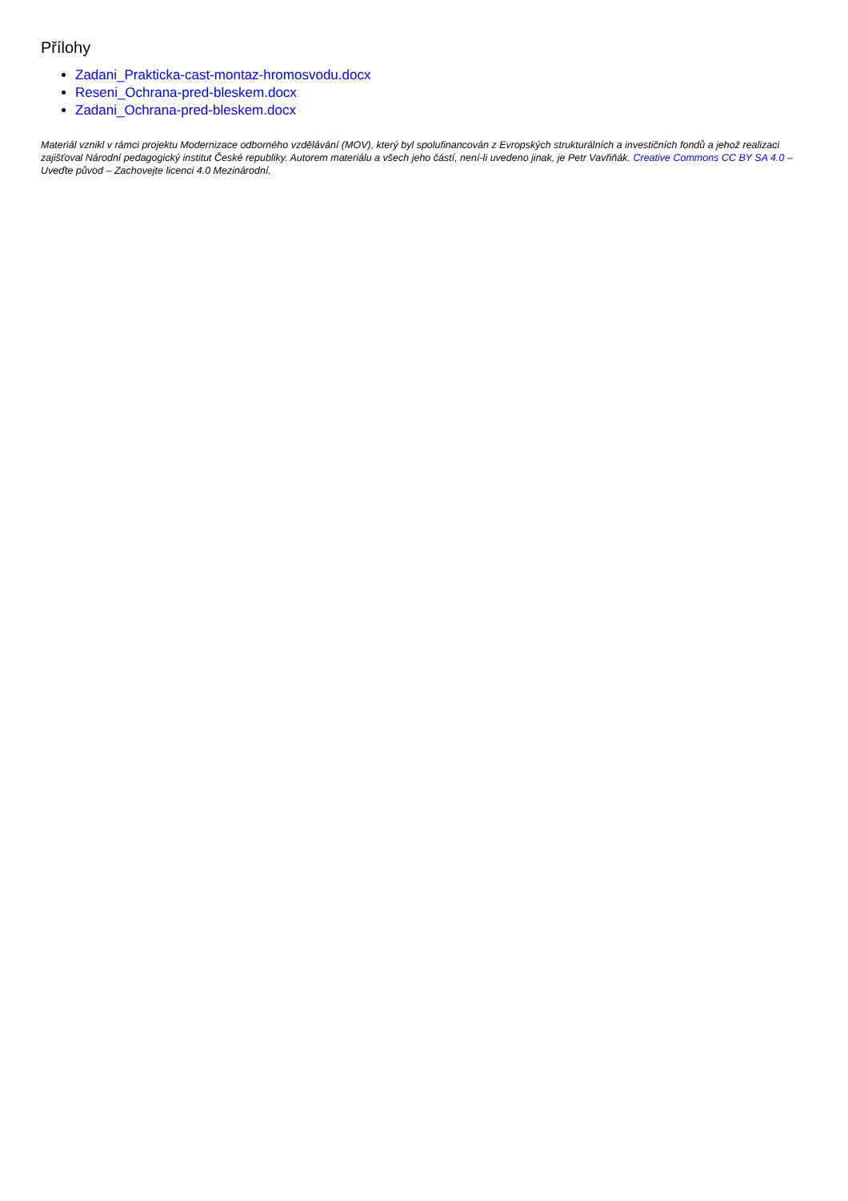Přílohy
Zadani_Prakticka-cast-montaz-hromosvodu.docx
Reseni_Ochrana-pred-bleskem.docx
Zadani_Ochrana-pred-bleskem.docx
Materiál vznikl v rámci projektu Modernizace odborného vzdělávání (MOV), který byl spolufinancován z Evropských strukturálních a investičních fondů a jehož realizaci zajišťoval Národní pedagogický institut České republiky. Autorem materiálu a všech jeho částí, není-li uvedeno jinak, je Petr Vavřiňák. Creative Commons CC BY SA 4.0 – Uveďte původ – Zachovejte licenci 4.0 Mezinárodní.